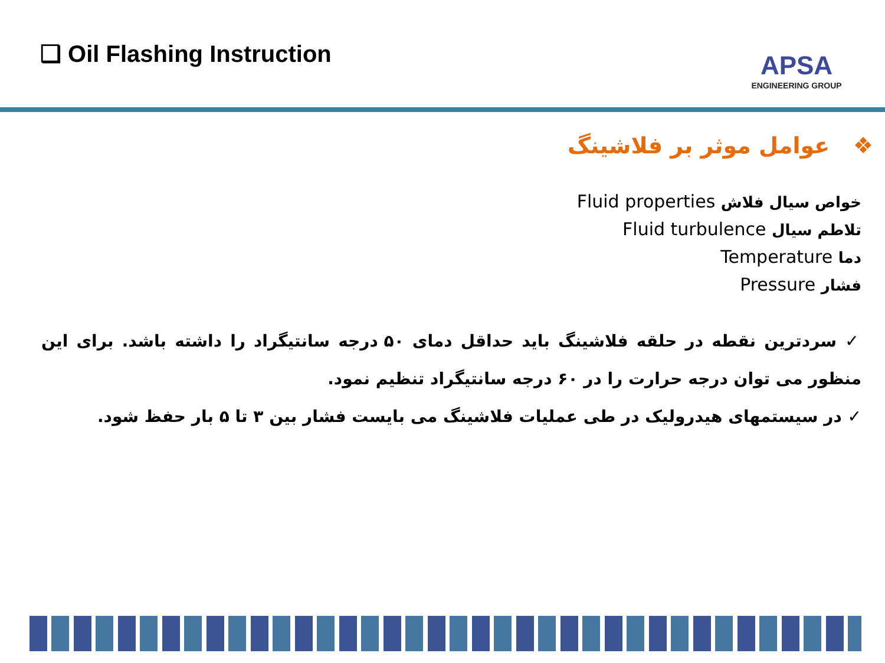❑ Oil Flashing Instruction
APSA
ENGINEERING GROUP
❖ عوامل موثر بر فلاشینگ
خواص سیال فلاش Fluid properties
تلاطم سیال Fluid turbulence
دما Temperature
فشار Pressure
✓ سردترین نقطه در حلقه فلاشینگ باید حداقل دمای ۵۰ درجه سانتیگراد را داشته باشد. برای این منظور می توان درجه حرارت را در ۶۰ درجه سانتیگراد تنظیم نمود.
✓ در سیستمهای هیدرولیک در طی عملیات فلاشینگ می بایست فشار بین ۳ تا ۵ بار حفظ شود.